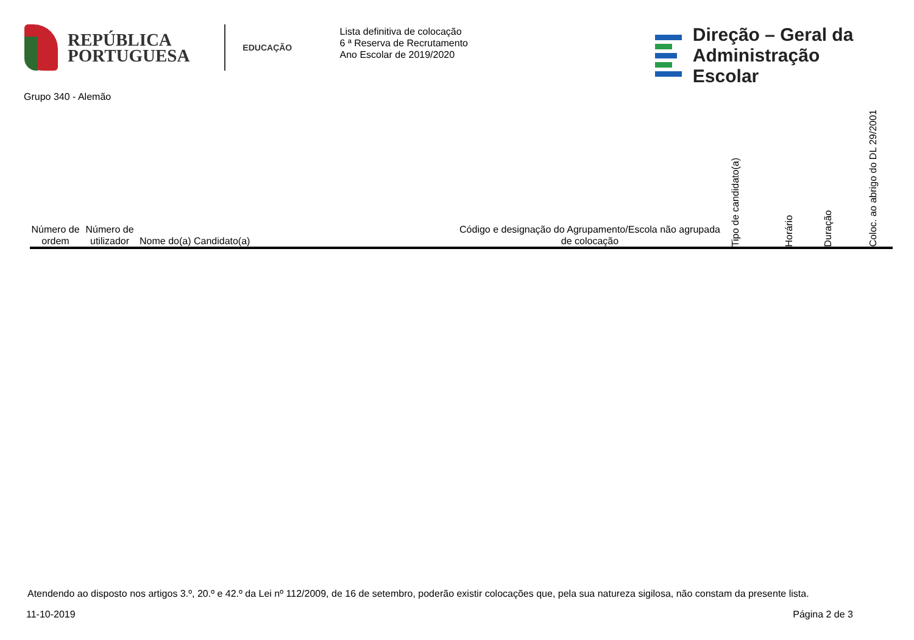REPÚBLICA
PORTUGUESA
EDUCAÇÃO
Lista definitiva de colocação
6 ª Reserva de Recrutamento
Ano Escolar de 2019/2020
Direção – Geral da
Administração Escolar
Grupo 340 - Alemão
| Número de ordem | Número de utilizador | Nome do(a) Candidato(a) | Código e designação do Agrupamento/Escola não agrupada de colocação | Tipo de candidato(a) | Horário | Duração | Coloc. ao abrigo do DL 29/2001 |
| --- | --- | --- | --- | --- | --- | --- | --- |
Atendendo ao disposto nos artigos 3.º, 20.º e 42.º da Lei nº 112/2009, de 16 de setembro, poderão existir colocações que, pela sua natureza sigilosa, não constam da presente lista.
11-10-2019 Página 2 de 3